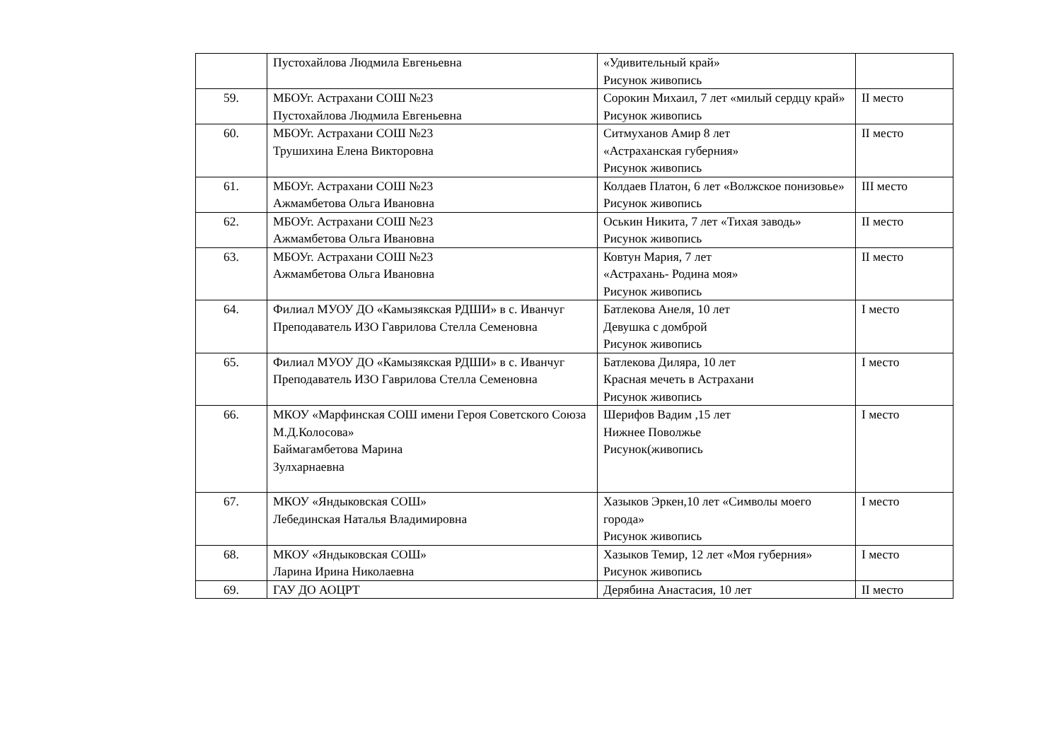| | Пустохайлова Людмила Евгеньевна | «Удивительный край» Рисунок живопись | |
| 59. | МБОУг. Астрахани СОШ №23 Пустохайлова Людмила Евгеньевна | Сорокин Михаил, 7 лет «милый сердцу край» Рисунок живопись | II место |
| 60. | МБОУг. Астрахани СОШ №23 Трушихина Елена Викторовна | Ситмуханов Амир 8 лет «Астраханская губерния» Рисунок живопись | II место |
| 61. | МБОУг. Астрахани СОШ №23 Ажмамбетова Ольга Ивановна | Колдаев Платон, 6 лет «Волжское понизовье» Рисунок живопись | III место |
| 62. | МБОУг. Астрахани СОШ №23 Ажмамбетова Ольга Ивановна | Оськин Никита, 7 лет «Тихая заводь» Рисунок живопись | II место |
| 63. | МБОУг. Астрахани СОШ №23 Ажмамбетова Ольга Ивановна | Ковтун Мария, 7 лет «Астрахань- Родина моя» Рисунок живопись | II место |
| 64. | Филиал МУОУ ДО «Камызякская РДШИ» в с. Иванчуг Преподаватель ИЗО Гаврилова Стелла Семеновна | Батлекова Анеля, 10 лет Девушка с домброй Рисунок живопись | I место |
| 65. | Филиал МУОУ ДО «Камызякская РДШИ» в с. Иванчуг Преподаватель ИЗО Гаврилова Стелла Семеновна | Батлекова Диляра, 10 лет Красная мечеть в Астрахани Рисунок живопись | I место |
| 66. | МКОУ «Марфинская СОШ имени Героя Советского Союза М.Д.Колосова» Баймагамбетова Марина Зулхарнаевна | Шерифов Вадим ,15 лет Нижнее Поволжье Рисунок(живопись | I место |
| 67. | МКОУ «Яндыковская СОШ» Лебединская Наталья Владимировна | Хазыков Эркен,10 лет «Символы моего города» Рисунок живопись | I место |
| 68. | МКОУ «Яндыковская СОШ» Ларина Ирина Николаевна | Хазыков Темир, 12 лет «Моя губерния» Рисунок живопись | I место |
| 69. | ГАУ ДО АОЦРТ | Дерябина Анастасия, 10 лет | II место |